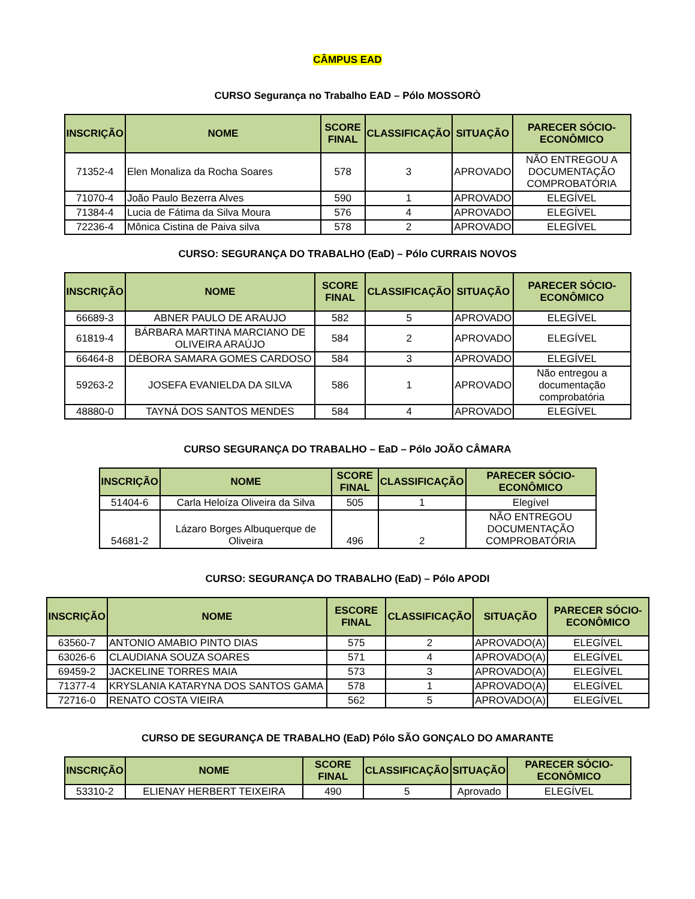CÂMPUS EAD
CURSO Segurança no Trabalho EAD – Pólo MOSSORÒ
| INSCRIÇÃO | NOME | SCORE FINAL | CLASSIFICAÇÃO | SITUAÇÃO | PARECER SÓCIO-ECONÔMICO |
| --- | --- | --- | --- | --- | --- |
| 71352-4 | Elen Monaliza da Rocha Soares | 578 | 3 | APROVADO | NÃO ENTREGOU A DOCUMENTAÇÃO COMPROBATÓRIA |
| 71070-4 | João Paulo Bezerra Alves | 590 | 1 | APROVADO | ELEGÍVEL |
| 71384-4 | Lucia de Fátima da Silva Moura | 576 | 4 | APROVADO | ELEGÍVEL |
| 72236-4 | Mônica Cistina de Paiva silva | 578 | 2 | APROVADO | ELEGÍVEL |
CURSO: SEGURANÇA DO TRABALHO (EaD) – Pólo CURRAIS NOVOS
| INSCRIÇÃO | NOME | SCORE FINAL | CLASSIFICAÇÃO | SITUAÇÃO | PARECER SÓCIO-ECONÔMICO |
| --- | --- | --- | --- | --- | --- |
| 66689-3 | ABNER PAULO DE ARAUJO | 582 | 5 | APROVADO | ELEGÍVEL |
| 61819-4 | BÁRBARA MARTINA MARCIANO DE OLIVEIRA ARAÚJO | 584 | 2 | APROVADO | ELEGÍVEL |
| 66464-8 | DÉBORA SAMARA GOMES CARDOSO | 584 | 3 | APROVADO | ELEGÍVEL |
| 59263-2 | JOSEFA EVANIELDA DA SILVA | 586 | 1 | APROVADO | Não entregou a documentação comprobatória |
| 48880-0 | TAYNÁ DOS SANTOS MENDES | 584 | 4 | APROVADO | ELEGÍVEL |
CURSO SEGURANÇA DO TRABALHO – EaD – Pólo JOÃO CÂMARA
| INSCRIÇÃO | NOME | SCORE FINAL | CLASSIFICAÇÃO | PARECER SÓCIO-ECONÔMICO |
| --- | --- | --- | --- | --- |
| 51404-6 | Carla Heloíza Oliveira da Silva | 505 | 1 | Elegível |
| 54681-2 | Lázaro Borges Albuquerque de Oliveira | 496 | 2 | NÃO ENTREGOU DOCUMENTAÇÃO COMPROBATÓRIA |
CURSO: SEGURANÇA DO TRABALHO (EaD) – Pólo APODI
| INSCRIÇÃO | NOME | ESCORE FINAL | CLASSIFICAÇÃO | SITUAÇÃO | PARECER SÓCIO-ECONÔMICO |
| --- | --- | --- | --- | --- | --- |
| 63560-7 | ANTONIO AMABIO PINTO DIAS | 575 | 2 | APROVADO(A) | ELEGÍVEL |
| 63026-6 | CLAUDIANA SOUZA SOARES | 571 | 4 | APROVADO(A) | ELEGÍVEL |
| 69459-2 | JACKELINE TORRES MAIA | 573 | 3 | APROVADO(A) | ELEGÍVEL |
| 71377-4 | KRYSLANIA KATARYNA DOS SANTOS GAMA | 578 | 1 | APROVADO(A) | ELEGÍVEL |
| 72716-0 | RENATO COSTA VIEIRA | 562 | 5 | APROVADO(A) | ELEGÍVEL |
CURSO DE SEGURANÇA DE TRABALHO (EaD) Pólo SÃO GONÇALO DO AMARANTE
| INSCRIÇÃO | NOME | SCORE FINAL | CLASSIFICAÇÃO | SITUAÇÃO | PARECER SÓCIO-ECONÔMICO |
| --- | --- | --- | --- | --- | --- |
| 53310-2 | ELIENAY HERBERT TEIXEIRA | 490 | 5 | Aprovado | ELEGÍVEL |